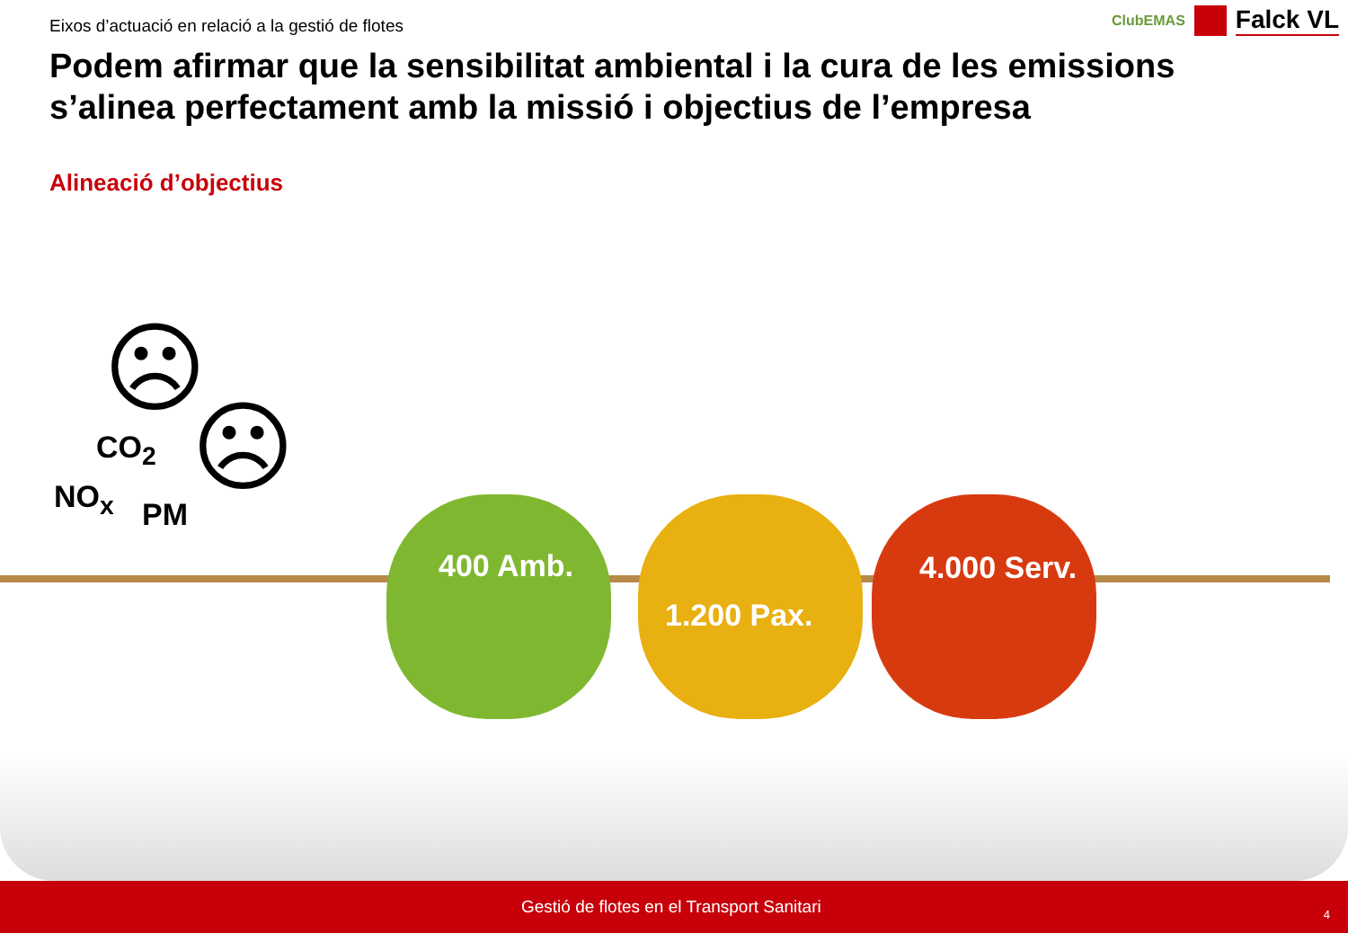Eixos d’actuació en relació a la gestió de flotes
ClubEMAS
Falck VL
Podem afirmar que la sensibilitat ambiental i la cura de les emissions s’alinea perfectament amb la missió i objectius de l’empresa
Alineació d’objectius
☹
☹
CO<sub>2</sub>
NO<sub>x</sub> PM
400 Amb.
1.200 Pax.
4.000 Serv.
Gestió de flotes en el Transport Sanitari
4